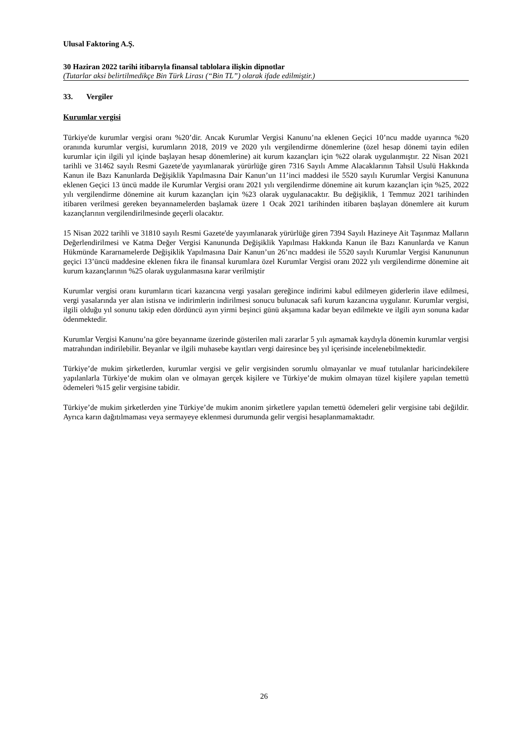Ulusal Faktoring A.Ş.
30 Haziran 2022 tarihi itibarıyla finansal tablolara ilişkin dipnotlar
(Tutarlar aksi belirtilmedikçe Bin Türk Lirası (“Bin TL”) olarak ifade edilmiştir.)
33. Vergiler
Kurumlar vergisi
Türkiye'de kurumlar vergisi oranı %20’dir. Ancak Kurumlar Vergisi Kanunu’na eklenen Geçici 10’ncu madde uyarınca %20 oranında kurumlar vergisi, kurumların 2018, 2019 ve 2020 yılı vergilendirme dönemlerine (özel hesap dönemi tayin edilen kurumlar için ilgili yıl içinde başlayan hesap dönemlerine) ait kurum kazançları için %22 olarak uygulanmıştır. 22 Nisan 2021 tarihli ve 31462 sayılı Resmi Gazete'de yayımlanarak yürürlüğe giren 7316 Sayılı Amme Alacaklarının Tahsil Usulü Hakkında Kanun ile Bazı Kanunlarda Değişiklik Yapılmasına Dair Kanun’un 11’inci maddesi ile 5520 sayılı Kurumlar Vergisi Kanununa eklenen Geçici 13 üncü madde ile Kurumlar Vergisi oranı 2021 yılı vergilendirme dönemine ait kurum kazançları için %25, 2022 yılı vergilendirme dönemine ait kurum kazançları için %23 olarak uygulanacaktır. Bu değişiklik, 1 Temmuz 2021 tarihinden itibaren verilmesi gereken beyannamelerden başlamak üzere 1 Ocak 2021 tarihinden itibaren başlayan dönemlere ait kurum kazançlarının vergilendirilmesinde geçerli olacaktır.
15 Nisan 2022 tarihli ve 31810 sayılı Resmi Gazete'de yayımlanarak yürürlüğe giren 7394 Sayılı Hazineye Ait Taşınmaz Malların Değerlendirilmesi ve Katma Değer Vergisi Kanununda Değişiklik Yapılması Hakkında Kanun ile Bazı Kanunlarda ve Kanun Hükmünde Kararnamelerde Değişiklik Yapılmasına Dair Kanun’un 26’ncı maddesi ile 5520 sayılı Kurumlar Vergisi Kanununun geçici 13’üncü maddesine eklenen fıkra ile finansal kurumlara özel Kurumlar Vergisi oranı 2022 yılı vergilendirme dönemine ait kurum kazançlarının %25 olarak uygulanmasına karar verilmiştir
Kurumlar vergisi oranı kurumların ticari kazancına vergi yasaları gereğince indirimi kabul edilmeyen giderlerin ilave edilmesi, vergi yasalarında yer alan istisna ve indirimlerin indirilmesi sonucu bulunacak safi kurum kazancına uygulanır. Kurumlar vergisi, ilgili olduğu yıl sonunu takip eden dördüncü ayın yirmi beşinci günü akşamına kadar beyan edilmekte ve ilgili ayın sonuna kadar ödenmektedir.
Kurumlar Vergisi Kanunu’na göre beyanname üzerinde gösterilen mali zararlar 5 yılı aşmamak kaydıyla dönemin kurumlar vergisi matrahından indirilebilir. Beyanlar ve ilgili muhasebe kayıtları vergi dairesince beş yıl içerisinde incelenebilmektedir.
Türkiye’de mukim şirketlerden, kurumlar vergisi ve gelir vergisinden sorumlu olmayanlar ve muaf tutulanlar haricindekilere yapılanlarla Türkiye’de mukim olan ve olmayan gerçek kişilere ve Türkiye’de mukim olmayan tüzel kişilere yapılan temettü ödemeleri %15 gelir vergisine tabidir.
Türkiye’de mukim şirketlerden yine Türkiye’de mukim anonim şirketlere yapılan temettü ödemeleri gelir vergisine tabi değildir. Ayrıca karın dağıtılmaması veya sermayeye eklenmesi durumunda gelir vergisi hesaplanmamaktadır.
26